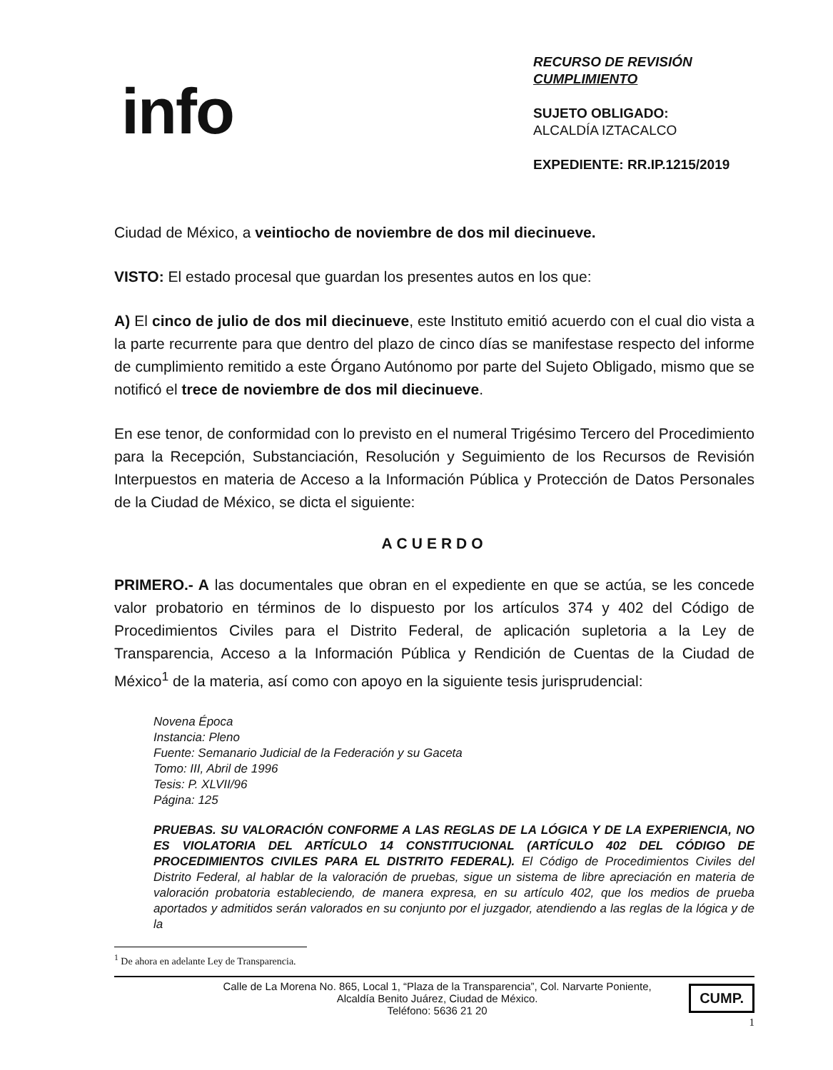info
RECURSO DE REVISIÓN
CUMPLIMIENTO
SUJETO OBLIGADO:
ALCALDÍA IZTACALCO
EXPEDIENTE: RR.IP.1215/2019
Ciudad de México, a veintiocho de noviembre de dos mil diecinueve.
VISTO: El estado procesal que guardan los presentes autos en los que:
A) El cinco de julio de dos mil diecinueve, este Instituto emitió acuerdo con el cual dio vista a la parte recurrente para que dentro del plazo de cinco días se manifestase respecto del informe de cumplimiento remitido a este Órgano Autónomo por parte del Sujeto Obligado, mismo que se notificó el trece de noviembre de dos mil diecinueve.
En ese tenor, de conformidad con lo previsto en el numeral Trigésimo Tercero del Procedimiento para la Recepción, Substanciación, Resolución y Seguimiento de los Recursos de Revisión Interpuestos en materia de Acceso a la Información Pública y Protección de Datos Personales de la Ciudad de México, se dicta el siguiente:
ACUERDO
PRIMERO.- A las documentales que obran en el expediente en que se actúa, se les concede valor probatorio en términos de lo dispuesto por los artículos 374 y 402 del Código de Procedimientos Civiles para el Distrito Federal, de aplicación supletoria a la Ley de Transparencia, Acceso a la Información Pública y Rendición de Cuentas de la Ciudad de México<sup>1</sup> de la materia, así como con apoyo en la siguiente tesis jurisprudencial:
Novena Época
Instancia: Pleno
Fuente: Semanario Judicial de la Federación y su Gaceta
Tomo: III, Abril de 1996
Tesis: P. XLVII/96
Página: 125
PRUEBAS. SU VALORACIÓN CONFORME A LAS REGLAS DE LA LÓGICA Y DE LA EXPERIENCIA, NO ES VIOLATORIA DEL ARTÍCULO 14 CONSTITUCIONAL (ARTÍCULO 402 DEL CÓDIGO DE PROCEDIMIENTOS CIVILES PARA EL DISTRITO FEDERAL). El Código de Procedimientos Civiles del Distrito Federal, al hablar de la valoración de pruebas, sigue un sistema de libre apreciación en materia de valoración probatoria estableciendo, de manera expresa, en su artículo 402, que los medios de prueba aportados y admitidos serán valorados en su conjunto por el juzgador, atendiendo a las reglas de la lógica y de la
<sup>1</sup> De ahora en adelante Ley de Transparencia.
Calle de La Morena No. 865, Local 1, “Plaza de la Transparencia”, Col. Narvarte Poniente,
Alcaldía Benito Juárez, Ciudad de México.
Teléfono: 5636 21 20
CUMP.
1